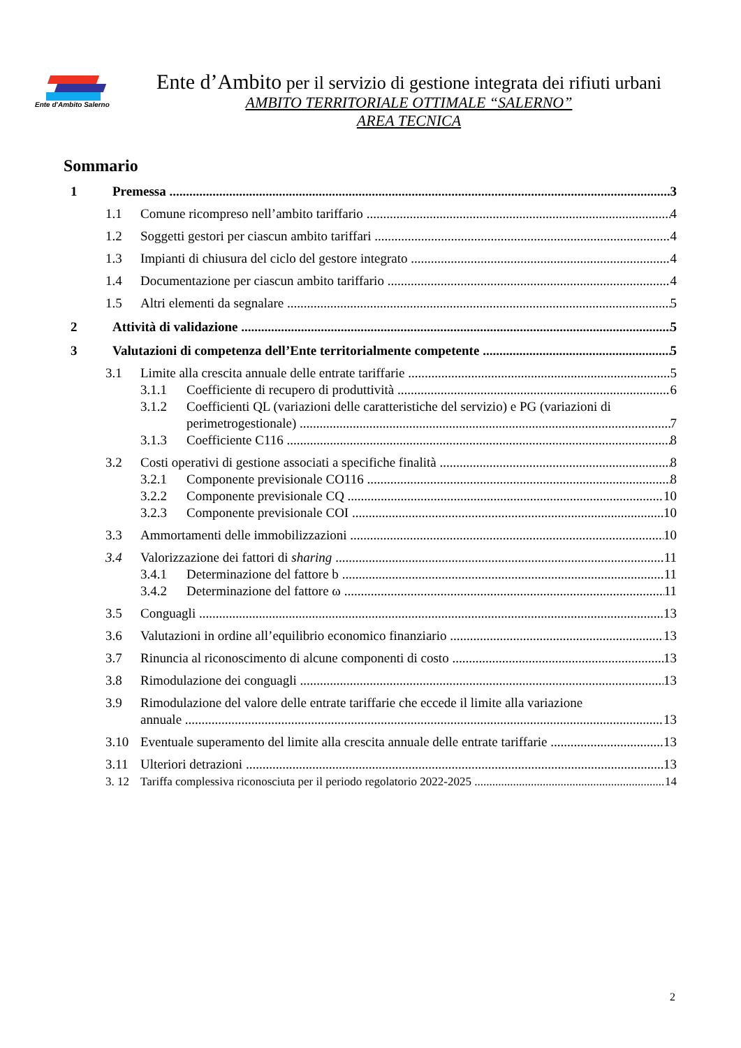Ente d'Ambito Salerno
Ente d’Ambito per il servizio di gestione integrata dei rifiuti urbani
AMBITO TERRITORIALE OTTIMALE “SALERNO”
AREA TECNICA
Sommario
1 Premessa 3
1.1 Comune ricompreso nell’ambito tariffario 4
1.2 Soggetti gestori per ciascun ambito tariffari 4
1.3 Impianti di chiusura del ciclo del gestore integrato 4
1.4 Documentazione per ciascun ambito tariffario 4
1.5 Altri elementi da segnalare 5
2 Attività di validazione 5
3 Valutazioni di competenza dell’Ente territorialmente competente 5
3.1 Limite alla crescita annuale delle entrate tariffarie 5
3.1.1 Coefficiente di recupero di produttività 6
3.1.2 Coefficienti QL (variazioni delle caratteristiche del servizio) e PG (variazioni di
perimetrogestionale) 7
3.1.3 Coefficiente C116 8
3.2 Costi operativi di gestione associati a specifiche finalità 8
3.2.1 Componente previsionale CO116 8
3.2.2 Componente previsionale CQ 10
3.2.3 Componente previsionale COI 10
3.3 Ammortamenti delle immobilizzazioni 10
3.4 Valorizzazione dei fattori di sharing 11
3.4.1 Determinazione del fattore b 11
3.4.2 Determinazione del fattore ω 11
3.5 Conguagli 13
3.6 Valutazioni in ordine all’equilibrio economico finanziario 13
3.7 Rinuncia al riconoscimento di alcune componenti di costo 13
3.8 Rimodulazione dei conguagli 13
3.9 Rimodulazione del valore delle entrate tariffarie che eccede il limite alla variazione
annuale 13
3.10 Eventuale superamento del limite alla crescita annuale delle entrate tariffarie 13
3.11 Ulteriori detrazioni 13
3. 12 Tariffa complessiva riconosciuta per il periodo regolatorio 2022-2025 14
2